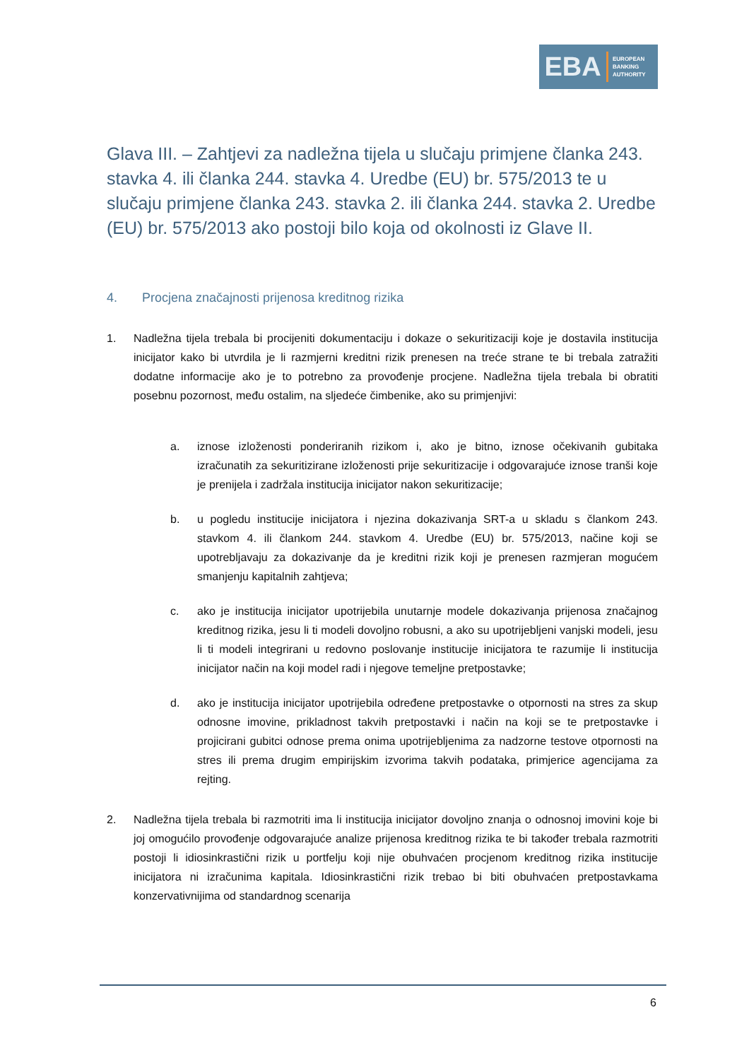EBA
EUROPEAN
BANKING
AUTHORITY
Glava III. – Zahtjevi za nadležna tijela u slučaju primjene članka 243. stavka 4. ili članka 244. stavka 4. Uredbe (EU) br. 575/2013 te u slučaju primjene članka 243. stavka 2. ili članka 244. stavka 2. Uredbe (EU) br. 575/2013 ako postoji bilo koja od okolnosti iz Glave II.
4. Procjena značajnosti prijenosa kreditnog rizika
1. Nadležna tijela trebala bi procijeniti dokumentaciju i dokaze o sekuritizaciji koje je dostavila institucija inicijator kako bi utvrdila je li razmjerni kreditni rizik prenesen na treće strane te bi trebala zatražiti dodatne informacije ako je to potrebno za provođenje procjene. Nadležna tijela trebala bi obratiti posebnu pozornost, među ostalim, na sljedeće čimbenike, ako su primjenjivi:
a. iznose izloženosti ponderiranih rizikom i, ako je bitno, iznose očekivanih gubitaka izračunatih za sekuritizirane izloženosti prije sekuritizacije i odgovarajuće iznose tranši koje je prenijela i zadržala institucija inicijator nakon sekuritizacije;
b. u pogledu institucije inicijatora i njezina dokazivanja SRT-a u skladu s člankom 243. stavkom 4. ili člankom 244. stavkom 4. Uredbe (EU) br. 575/2013, načine koji se upotrebljavaju za dokazivanje da je kreditni rizik koji je prenesen razmjeran mogućem smanjenju kapitalnih zahtjeva;
c. ako je institucija inicijator upotrijebila unutarnje modele dokazivanja prijenosa značajnog kreditnog rizika, jesu li ti modeli dovoljno robusni, a ako su upotrijebljeni vanjski modeli, jesu li ti modeli integrirani u redovno poslovanje institucije inicijatora te razumije li institucija inicijator način na koji model radi i njegove temeljne pretpostavke;
d. ako je institucija inicijator upotrijebila određene pretpostavke o otpornosti na stres za skup odnosne imovine, prikladnost takvih pretpostavki i način na koji se te pretpostavke i projicirani gubitci odnose prema onima upotrijebljenima za nadzorne testove otpornosti na stres ili prema drugim empirijskim izvorima takvih podataka, primjerice agencijama za rejting.
2. Nadležna tijela trebala bi razmotriti ima li institucija inicijator dovoljno znanja o odnosnoj imovini koje bi joj omogućilo provođenje odgovarajuće analize prijenosa kreditnog rizika te bi također trebala razmotriti postoji li idiosinkrastični rizik u portfelju koji nije obuhvaćen procjenom kreditnog rizika institucije inicijatora ni izračunima kapitala. Idiosinkrastični rizik trebao bi biti obuhvaćen pretpostavkama konzervativnijima od standardnog scenarija
6